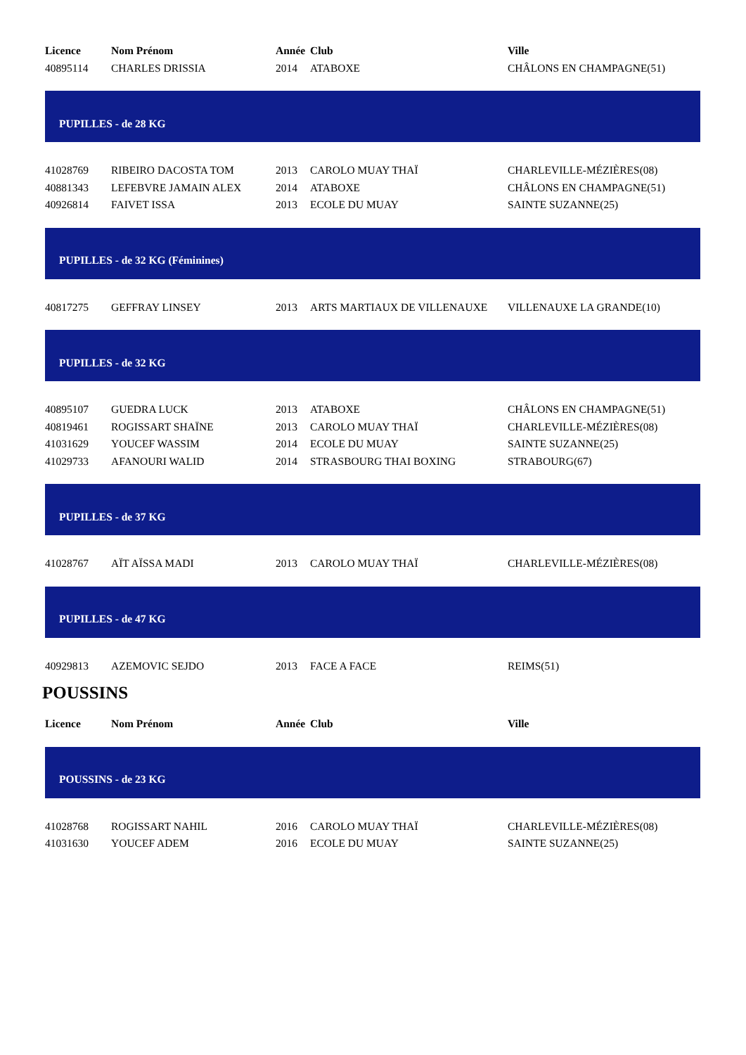| Licence | Nom Prénom | Année | Club | Ville |
| --- | --- | --- | --- | --- |
| 40895114 | CHARLES DRISSIA | 2014 | ATABOXE | CHÂLONS EN CHAMPAGNE(51) |
| PUPILLES - de 28 KG | | | | |
| 41028769 | RIBEIRO DACOSTA TOM | 2013 | CAROLO MUAY THAÏ | CHARLEVILLE-MÉZIÈRES(08) |
| 40881343 | LEFEBVRE JAMAIN ALEX | 2014 | ATABOXE | CHÂLONS EN CHAMPAGNE(51) |
| 40926814 | FAIVET ISSA | 2013 | ECOLE DU MUAY | SAINTE SUZANNE(25) |
| PUPILLES - de 32 KG (Féminines) | | | | |
| 40817275 | GEFFRAY LINSEY | 2013 | ARTS MARTIAUX DE VILLENAUXE | VILLENAUXE LA GRANDE(10) |
| PUPILLES - de 32 KG | | | | |
| 40895107 | GUEDRA LUCK | 2013 | ATABOXE | CHÂLONS EN CHAMPAGNE(51) |
| 40819461 | ROGISSART SHAÏNE | 2013 | CAROLO MUAY THAÏ | CHARLEVILLE-MÉZIÈRES(08) |
| 41031629 | YOUCEF WASSIM | 2014 | ECOLE DU MUAY | SAINTE SUZANNE(25) |
| 41029733 | AFANOURI WALID | 2014 | STRASBOURG THAI BOXING | STRABOURG(67) |
| PUPILLES - de 37 KG | | | | |
| 41028767 | AÏT AÏSSA MADI | 2013 | CAROLO MUAY THAÏ | CHARLEVILLE-MÉZIÈRES(08) |
| PUPILLES - de 47 KG | | | | |
| 40929813 | AZEMOVIC SEJDO | 2013 | FACE A FACE | REIMS(51) |
POUSSINS
| Licence | Nom Prénom | Année | Club | Ville |
| --- | --- | --- | --- | --- |
| POUSSINS - de 23 KG | | | | |
| 41028768 | ROGISSART NAHIL | 2016 | CAROLO MUAY THAÏ | CHARLEVILLE-MÉZIÈRES(08) |
| 41031630 | YOUCEF ADEM | 2016 | ECOLE DU MUAY | SAINTE SUZANNE(25) |